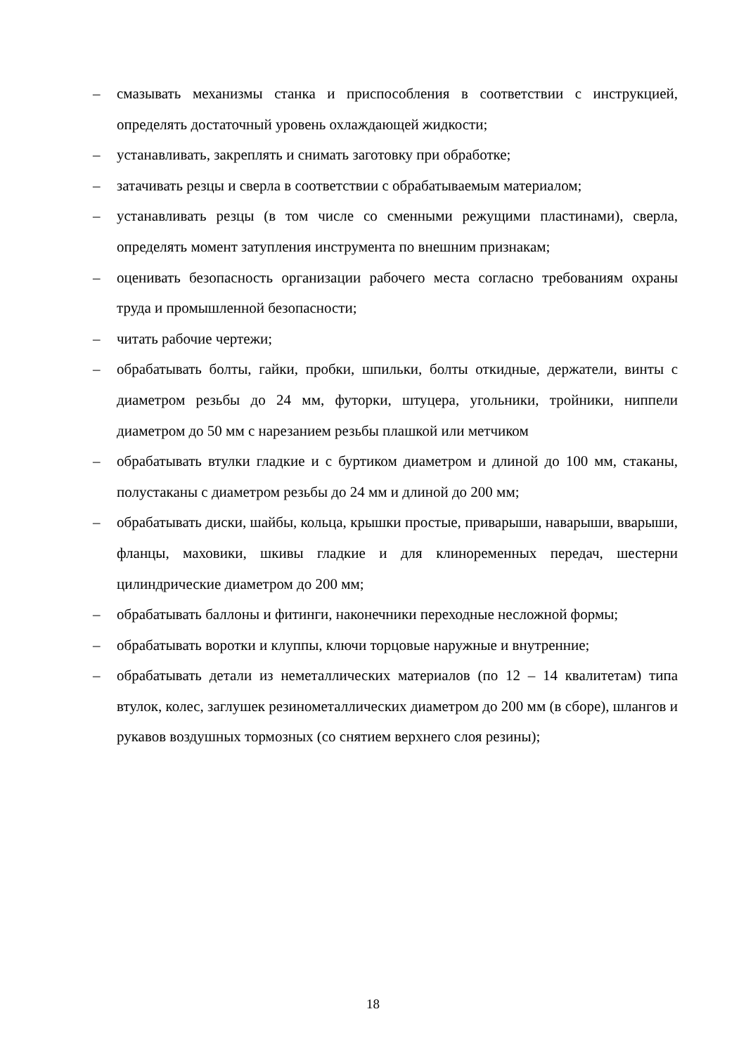– смазывать механизмы станка и приспособления в соответствии с инструкцией, определять достаточный уровень охлаждающей жидкости;
– устанавливать, закреплять и снимать заготовку при обработке;
– затачивать резцы и сверла в соответствии с обрабатываемым материалом;
– устанавливать резцы (в том числе со сменными режущими пластинами), сверла, определять момент затупления инструмента по внешним признакам;
– оценивать безопасность организации рабочего места согласно требованиям охраны труда и промышленной безопасности;
– читать рабочие чертежи;
– обрабатывать болты, гайки, пробки, шпильки, болты откидные, держатели, винты с диаметром резьбы до 24 мм, футорки, штуцера, угольники, тройники, ниппели диаметром до 50 мм с нарезанием резьбы плашкой или метчиком
– обрабатывать втулки гладкие и с буртиком диаметром и длиной до 100 мм, стаканы, полустаканы с диаметром резьбы до 24 мм и длиной до 200 мм;
– обрабатывать диски, шайбы, кольца, крышки простые, приварыши, наварыши, вварыши, фланцы, маховики, шкивы гладкие и для клиноременных передач, шестерни цилиндрические диаметром до 200 мм;
– обрабатывать баллоны и фитинги, наконечники переходные несложной формы;
– обрабатывать воротки и клуппы, ключи торцовые наружные и внутренние;
– обрабатывать детали из неметаллических материалов (по 12 – 14 квалитетам) типа втулок, колес, заглушек резинометаллических диаметром до 200 мм (в сборе), шлангов и рукавов воздушных тормозных (со снятием верхнего слоя резины);
18